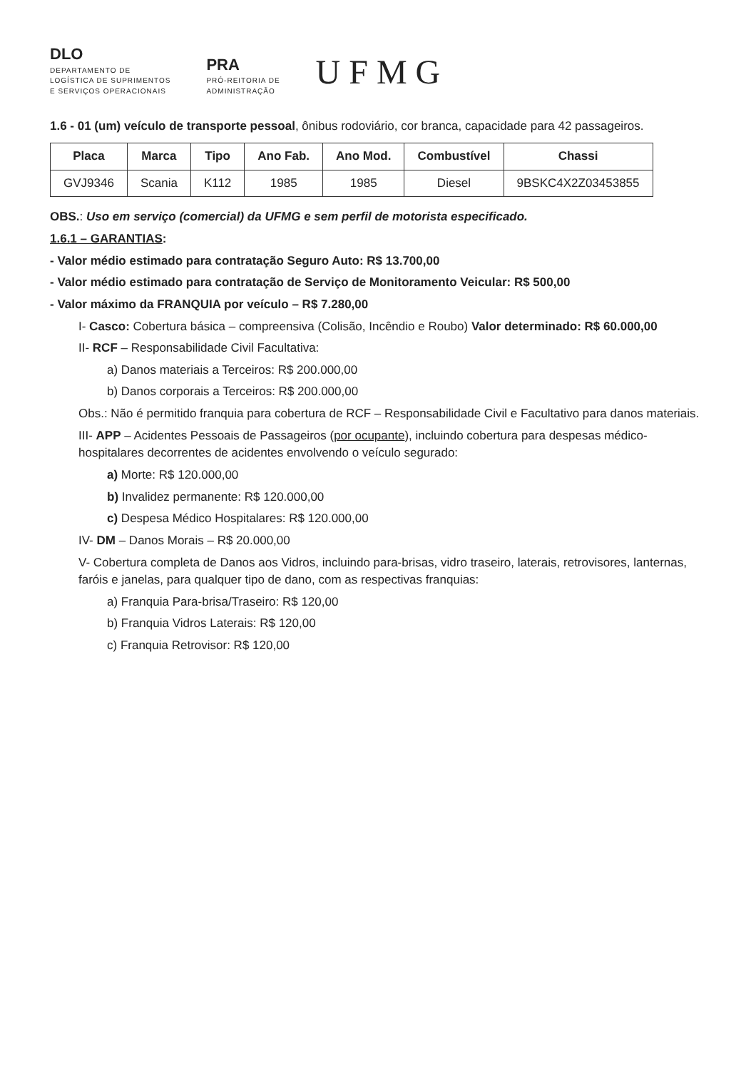DLO
DEPARTAMENTO DE
LOGÍSTICA DE SUPRIMENTOS
E SERVIÇOS OPERACIONAIS
PRA
PRÓ-REITORIA DE
ADMINISTRAÇÃO
UFMG
1.6 - 01 (um) veículo de transporte pessoal, ônibus rodoviário, cor branca, capacidade para 42 passageiros.
| Placa | Marca | Tipo | Ano Fab. | Ano Mod. | Combustível | Chassi |
| --- | --- | --- | --- | --- | --- | --- |
| GVJ9346 | Scania | K112 | 1985 | 1985 | Diesel | 9BSKC4X2Z03453855 |
OBS.: Uso em serviço (comercial) da UFMG e sem perfil de motorista especificado.
1.6.1 – GARANTIAS:
- Valor médio estimado para contratação Seguro Auto: R$ 13.700,00
- Valor médio estimado para contratação de Serviço de Monitoramento Veicular: R$ 500,00
- Valor máximo da FRANQUIA por veículo – R$ 7.280,00
I- Casco: Cobertura básica – compreensiva (Colisão, Incêndio e Roubo) Valor determinado: R$ 60.000,00
II- RCF – Responsabilidade Civil Facultativa:
a) Danos materiais a Terceiros: R$ 200.000,00
b) Danos corporais a Terceiros: R$ 200.000,00
Obs.: Não é permitido franquia para cobertura de RCF – Responsabilidade Civil e Facultativo para danos materiais.
III- APP – Acidentes Pessoais de Passageiros (por ocupante), incluindo cobertura para despesas médico-hospitalares decorrentes de acidentes envolvendo o veículo segurado:
a) Morte: R$ 120.000,00
b) Invalidez permanente: R$ 120.000,00
c) Despesa Médico Hospitalares: R$ 120.000,00
IV- DM – Danos Morais – R$ 20.000,00
V- Cobertura completa de Danos aos Vidros, incluindo para-brisas, vidro traseiro, laterais, retrovisores, lanternas, faróis e janelas, para qualquer tipo de dano, com as respectivas franquias:
a) Franquia Para-brisa/Traseiro: R$ 120,00
b) Franquia Vidros Laterais: R$ 120,00
c) Franquia Retrovisor: R$ 120,00